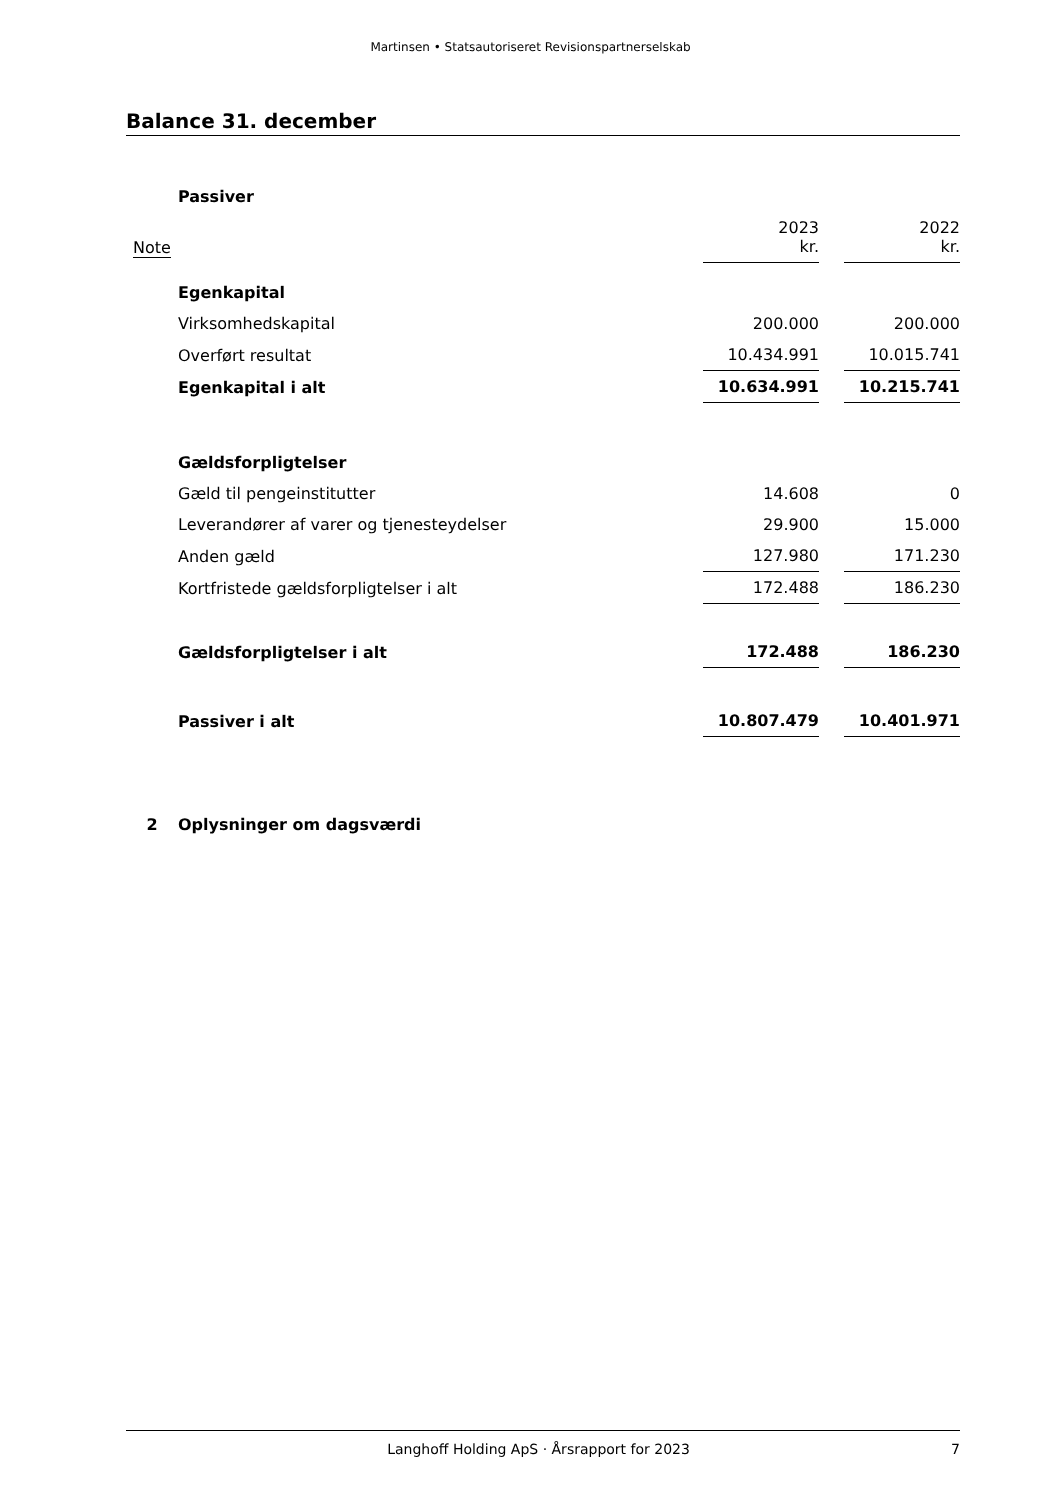Martinsen • Statsautoriseret Revisionspartnerselskab
Balance 31. december
| | Passiver | | | |
| Note | | 2023 kr. | | 2022 kr. |
| | Egenkapital | | | |
| | Virksomhedskapital | 200.000 | | 200.000 |
| | Overført resultat | 10.434.991 | | 10.015.741 |
| | Egenkapital i alt | 10.634.991 | | 10.215.741 |
| | Gældsforpligtelser | | | |
| | Gæld til pengeinstitutter | 14.608 | | 0 |
| | Leverandører af varer og tjenesteydelser | 29.900 | | 15.000 |
| | Anden gæld | 127.980 | | 171.230 |
| | Kortfristede gældsforpligtelser i alt | 172.488 | | 186.230 |
| | Gældsforpligtelser i alt | 172.488 | | 186.230 |
| | Passiver i alt | 10.807.479 | | 10.401.971 |
| 2 | Oplysninger om dagsværdi | | | |
Langhoff Holding ApS · Årsrapport for 2023 7